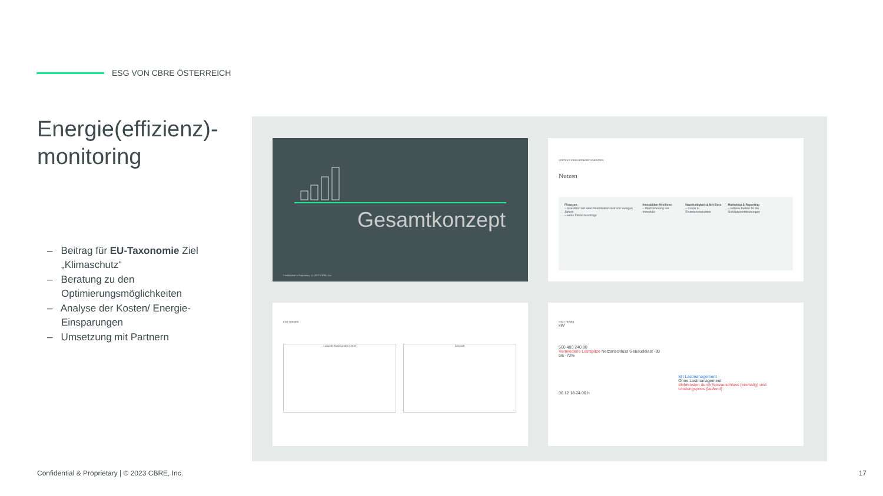ESG VON CBRE ÖSTERREICH
Energie(effizienz)-
monitoring
– Beitrag für EU-Taxonomie Ziel „Klimaschutz“
– Beratung zu den Optimierungsmöglichkeiten
– Analyse der Kosten/ Energie-Einsparungen
– Umsetzung mit Partnern
Gesamtkonzept
Confidential & Proprietary | © 2023 CBRE, Inc.
VORTEILE ERNEUERBARER ENERGIEN
Nutzen
Finanzen
– Investition mit einer Amortisationszeit von wenigen Jahren
– Hohe Förderzuschläge
Immobilien Resilienz
– Wertsicherung der Immobilie
Nachhaltigkeit & Net-Zero
– Scope 3-Emissionsreduktion
Marketing & Reporting
– Höhere Punkte für die Gebäudezertifizierungen
ESG THEMEN
Lastprofil Werktage BIZ 2 2019 Lastprofil
ESG THEMEN
kW
560 400 240 80
Vermiedene Lastspitze Netzanschluss Gebäudelast -30 bis -70%
Mit Lastmanagement
Ohne Lastmanagement
Mehrkosten durch Netzanschluss (einmalig) und Leistungspreis (laufend)
06 12 18 24 06 h
Confidential & Proprietary | © 2023 CBRE, Inc.
17